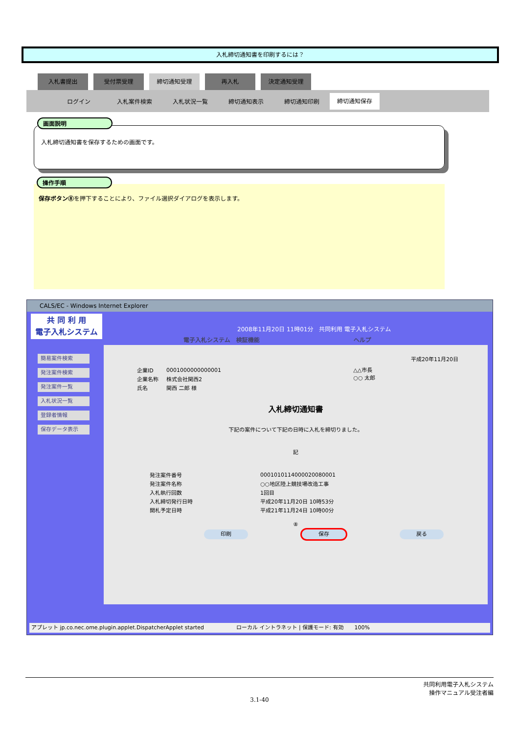入札締切通知書を印刷するには？
入札書提出 受付票受理 締切通知受理 再入札 決定通知受理
ログイン 入札案件検索 入札状況一覧 締切通知表示 締切通知印刷
締切通知保存
入札締切通知書を保存するための画面です。
画面説明
保存ボタン⑧を押下することにより、ファイル選択ダイアログを表示します。
操作手順
CALS/EC - Windows Internet Explorer
共 同 利 用
電子入札システム
2008年11月20日 11時01分 共同利用 電子入札システム
電子入札システム　検証機能　　　　　　　　　　　　　　　　ヘルプ
簡易案件検索
発注案件検索
発注案件一覧
入札状況一覧
登録者情報
保存データ表示
平成20年11月20日
| 企業ID | 0001000000000001 |
| 企業名称 | 株式会社関西2 |
| 氏名 | 関西 二郎 様 |
△△市長
○○ 太郎
入札締切通知書
下記の案件について下記の日時に入札を締切りました。
記
| 発注案件番号 | 0001010114000020080001 |
| 発注案件名称 | ○○地区陸上競技場改造工事 |
| 入札執行回数 | 1回目 |
| 入札締切発行日時 | 平成20年11月20日 10時53分 |
| 開札予定日時 | 平成21年11月24日 10時00分 |
⑧
印刷 保存 戻る
アプレット jp.co.nec.ome.plugin.applet.DispatcherApplet started　　　　　　ローカル イントラネット | 保護モード: 有効　　100%
共同利用電子入札システム
操作マニュアル受注者編
3.1-40